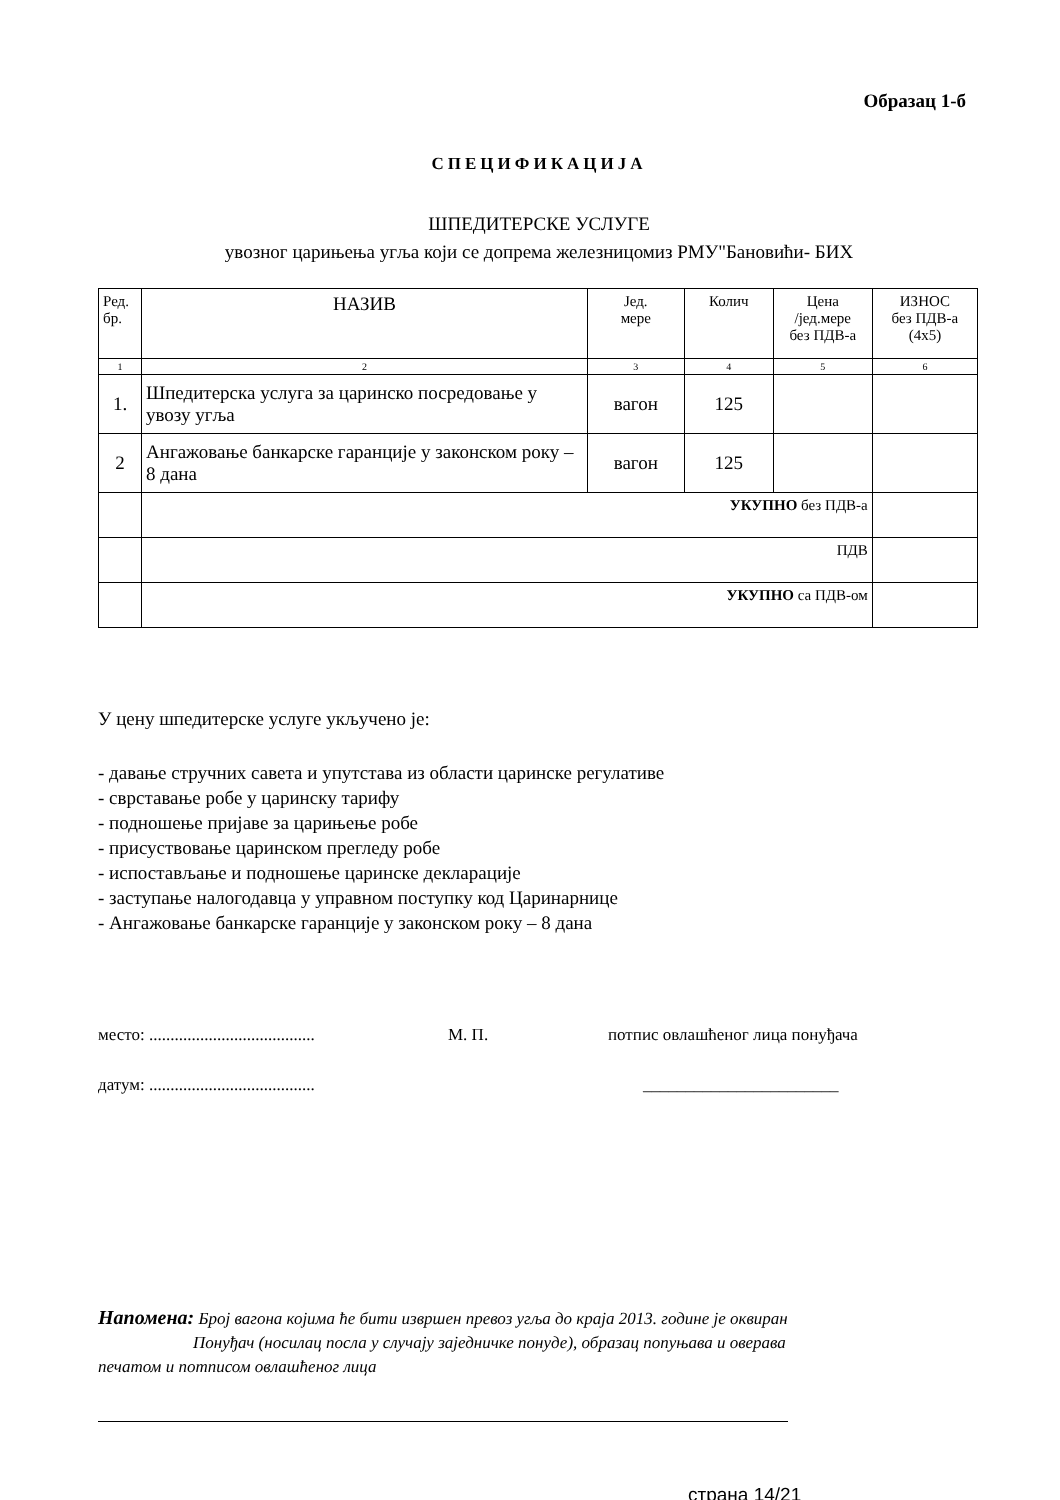Образац 1-б
СПЕЦИФИКАЦИЈА
ШПЕДИТЕРСКЕ УСЛУГЕ
увозног царињења угља који се допрема железницомиз РМУ"Бановићи- БИХ
| Ред. бр. | НАЗИВ | Јед. мере | Колич | Цена /јед.мере без ПДВ-а | ИЗНОС без ПДВ-а (4x5) |
| --- | --- | --- | --- | --- | --- |
| 1 | 2 | 3 | 4 | 5 | 6 |
| 1. | Шпедитерска услуга за царинско посредовање у увозу угља | вагон | 125 | | |
| 2 | Ангажовање банкарске гаранције у законском року – 8 дана | вагон | 125 | | |
| | УКУПНО без ПДВ-а | | | | |
| | ПДВ | | | | |
| | УКУПНО са ПДВ-ом | | | | |
У цену шпедитерске услуге укључено је:
- давање стручних савета и упутстава из области царинске регулативе
- сврставање робе у царинску тарифу
- подношење пријаве за царињење робе
- присуствовање царинском прегледу робе
- испостављање и подношење царинске декларације
- заступање налогодавца у управном поступку код Царинарнице
- Ангажовање банкарске гаранције у законском року – 8 дана
место: ....................................... М. П. потпис овлашћеног лица понуђача
датум: ....................................... _______________________
Напомена: Број вагона којима ће бити извршен превоз угља до краја 2013. године је оквиран
Понуђач (носилац посла у случају заједничке понуде), образац попуњава и оверава
печатом и потписом овлашћеног лица
страна 14/21